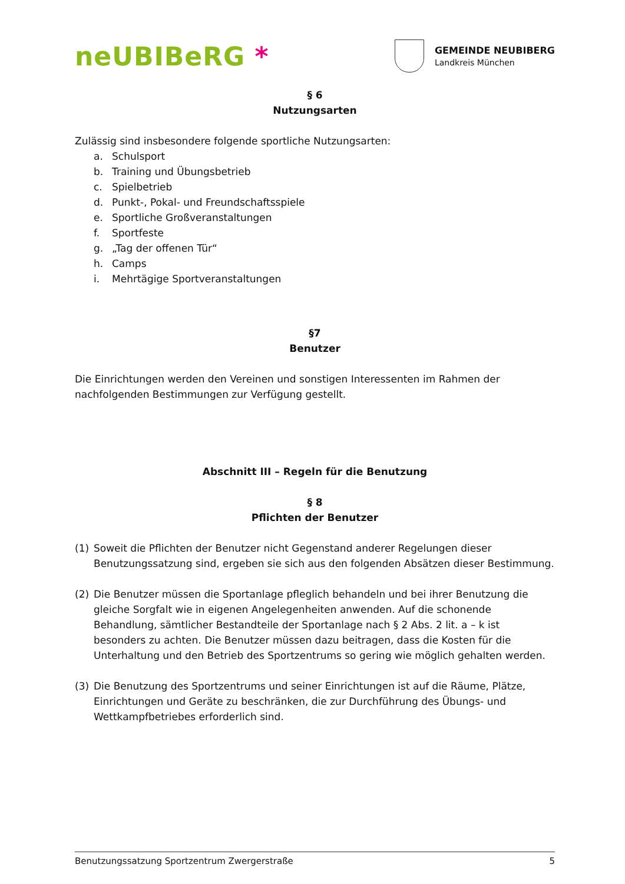neUBIBeRG *
GEMEINDE NEUBIBERG
Landkreis München
§ 6
Nutzungsarten
Zulässig sind insbesondere folgende sportliche Nutzungsarten:
a. Schulsport
b. Training und Übungsbetrieb
c. Spielbetrieb
d. Punkt-, Pokal- und Freundschaftsspiele
e. Sportliche Großveranstaltungen
f. Sportfeste
g. „Tag der offenen Tür“
h. Camps
i. Mehrtägige Sportveranstaltungen
§7
Benutzer
Die Einrichtungen werden den Vereinen und sonstigen Interessenten im Rahmen der nachfolgenden Bestimmungen zur Verfügung gestellt.
Abschnitt III – Regeln für die Benutzung
§ 8
Pflichten der Benutzer
(1) Soweit die Pflichten der Benutzer nicht Gegenstand anderer Regelungen dieser Benutzungssatzung sind, ergeben sie sich aus den folgenden Absätzen dieser Bestimmung.
(2) Die Benutzer müssen die Sportanlage pfleglich behandeln und bei ihrer Benutzung die gleiche Sorgfalt wie in eigenen Angelegenheiten anwenden. Auf die schonende Behandlung, sämtlicher Bestandteile der Sportanlage nach § 2 Abs. 2 lit. a – k ist besonders zu achten. Die Benutzer müssen dazu beitragen, dass die Kosten für die Unterhaltung und den Betrieb des Sportzentrums so gering wie möglich gehalten werden.
(3) Die Benutzung des Sportzentrums und seiner Einrichtungen ist auf die Räume, Plätze, Einrichtungen und Geräte zu beschränken, die zur Durchführung des Übungs- und Wettkampfbetriebes erforderlich sind.
Benutzungssatzung Sportzentrum Zwergerstraße 5